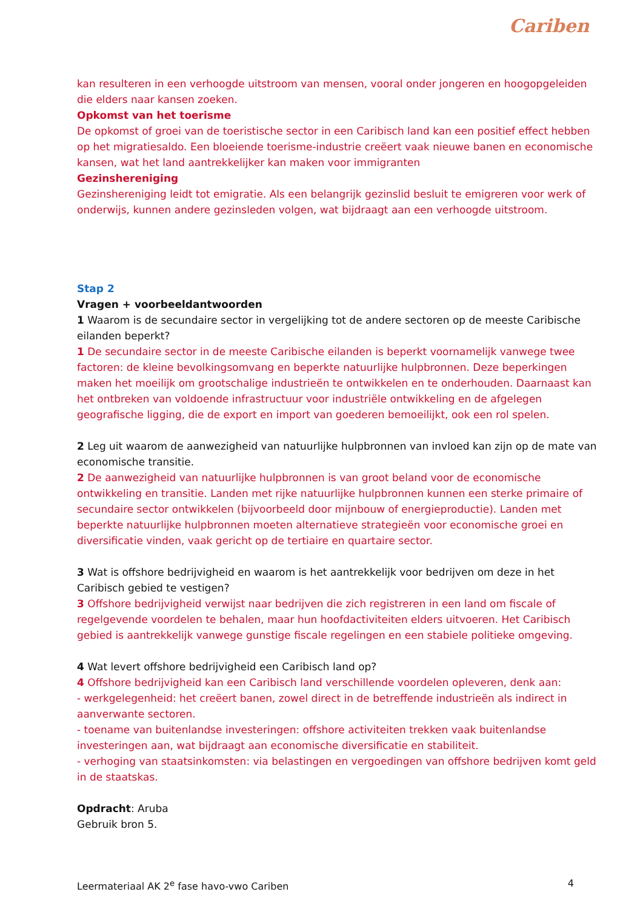Cariben
kan resulteren in een verhoogde uitstroom van mensen, vooral onder jongeren en hoogopgeleiden die elders naar kansen zoeken.
Opkomst van het toerisme
De opkomst of groei van de toeristische sector in een Caribisch land kan een positief effect hebben op het migratiesaldo. Een bloeiende toerisme-industrie creëert vaak nieuwe banen en economische kansen, wat het land aantrekkelijker kan maken voor immigranten
Gezinshereniging
Gezinshereniging leidt tot emigratie. Als een belangrijk gezinslid besluit te emigreren voor werk of onderwijs, kunnen andere gezinsleden volgen, wat bijdraagt aan een verhoogde uitstroom.
Stap 2
Vragen + voorbeeldantwoorden
1 Waarom is de secundaire sector in vergelijking tot de andere sectoren op de meeste Caribische eilanden beperkt?
1 De secundaire sector in de meeste Caribische eilanden is beperkt voornamelijk vanwege twee factoren: de kleine bevolkingsomvang en beperkte natuurlijke hulpbronnen. Deze beperkingen maken het moeilijk om grootschalige industrieën te ontwikkelen en te onderhouden. Daarnaast kan het ontbreken van voldoende infrastructuur voor industriële ontwikkeling en de afgelegen geografische ligging, die de export en import van goederen bemoeilijkt, ook een rol spelen.
2 Leg uit waarom de aanwezigheid van natuurlijke hulpbronnen van invloed kan zijn op de mate van economische transitie.
2 De aanwezigheid van natuurlijke hulpbronnen is van groot beland voor de economische ontwikkeling en transitie. Landen met rijke natuurlijke hulpbronnen kunnen een sterke primaire of secundaire sector ontwikkelen (bijvoorbeeld door mijnbouw of energieproductie). Landen met beperkte natuurlijke hulpbronnen moeten alternatieve strategieën voor economische groei en diversificatie vinden, vaak gericht op de tertiaire en quartaire sector.
3 Wat is offshore bedrijvigheid en waarom is het aantrekkelijk voor bedrijven om deze in het Caribisch gebied te vestigen?
3 Offshore bedrijvigheid verwijst naar bedrijven die zich registreren in een land om fiscale of regelgevende voordelen te behalen, maar hun hoofdactiviteiten elders uitvoeren. Het Caribisch gebied is aantrekkelijk vanwege gunstige fiscale regelingen en een stabiele politieke omgeving.
4 Wat levert offshore bedrijvigheid een Caribisch land op?
4 Offshore bedrijvigheid kan een Caribisch land verschillende voordelen opleveren, denk aan:
- werkgelegenheid: het creëert banen, zowel direct in de betreffende industrieën als indirect in aanverwante sectoren.
- toename van buitenlandse investeringen: offshore activiteiten trekken vaak buitenlandse investeringen aan, wat bijdraagt aan economische diversificatie en stabiliteit.
- verhoging van staatsinkomsten: via belastingen en vergoedingen van offshore bedrijven komt geld in de staatskas.
Opdracht: Aruba
Gebruik bron 5.
Leermateriaal AK 2<sup>e</sup> fase havo-vwo Cariben 4